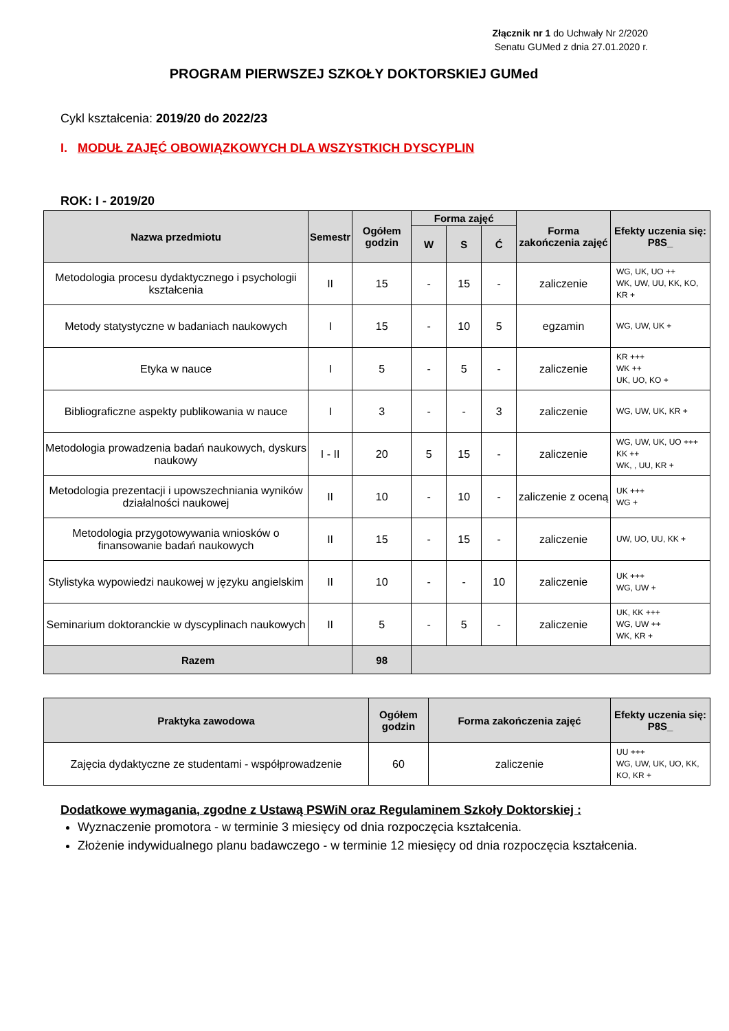Złącznik nr 1 do Uchwały Nr 2/2020
Senatu GUMed z dnia 27.01.2020 r.
PROGRAM PIERWSZEJ SZKOŁY DOKTORSKIEJ GUMed
Cykl kształcenia: 2019/20 do 2022/23
I. MODUŁ ZAJĘĆ OBOWIĄZKOWYCH DLA WSZYSTKICH DYSCYPLIN
ROK: I - 2019/20
| Nazwa przedmiotu | Semestr | Ogółem godzin | Forma zajęć | | | Forma zakończenia zajęć | Efekty uczenia się: P8S_ |
| --- | --- | --- | --- | --- | --- | --- | --- |
| | | | W | S | Ć | | |
| Metodologia procesu dydaktycznego i psychologii kształcenia | II | 15 | - | 15 | - | zaliczenie | WG, UK, UO ++ WK, UW, UU, KK, KO, KR + |
| Metody statystyczne w badaniach naukowych | I | 15 | - | 10 | 5 | egzamin | WG, UW, UK + |
| Etyka w nauce | I | 5 | - | 5 | - | zaliczenie | KR +++ WK ++ UK, UO, KO + |
| Bibliograficzne aspekty publikowania w nauce | I | 3 | - | - | 3 | zaliczenie | WG, UW, UK, KR + |
| Metodologia prowadzenia badań naukowych, dyskurs naukowy | I - II | 20 | 5 | 15 | - | zaliczenie | WG, UW, UK, UO +++ KK ++ WK, , UU, KR + |
| Metodologia prezentacji i upowszechniania wyników działalności naukowej | II | 10 | - | 10 | - | zaliczenie z oceną | UK +++ WG + |
| Metodologia przygotowywania wniosków o finansowanie badań naukowych | II | 15 | - | 15 | - | zaliczenie | UW, UO, UU, KK + |
| Stylistyka wypowiedzi naukowej w języku angielskim | II | 10 | - | - | 10 | zaliczenie | UK +++ WG, UW + |
| Seminarium doktoranckie w dyscyplinach naukowych | II | 5 | - | 5 | - | zaliczenie | UK, KK +++ WG, UW ++ WK, KR + |
| Razem | | 98 | | | | | |
| Praktyka zawodowa | Ogółem godzin | Forma zakończenia zajęć | Efekty uczenia się: P8S_ |
| --- | --- | --- | --- |
| Zajęcia dydaktyczne ze studentami - współprowadzenie | 60 | zaliczenie | UU +++ WG, UW, UK, UO, KK, KO, KR + |
Dodatkowe wymagania, zgodne z Ustawą PSWiN oraz Regulaminem Szkoły Doktorskiej :
Wyznaczenie promotora - w terminie 3 miesięcy od dnia rozpoczęcia kształcenia.
Złożenie indywidualnego planu badawczego - w terminie 12 miesięcy od dnia rozpoczęcia kształcenia.